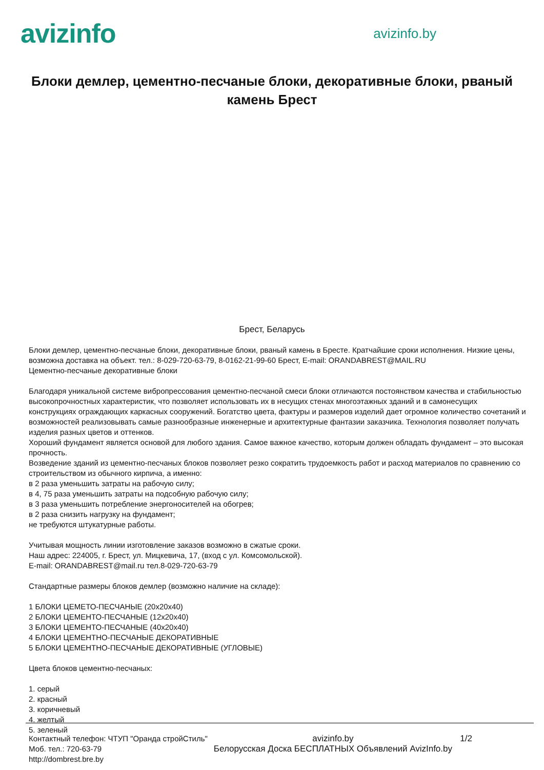avizinfo
avizinfo.by
Блоки демлер, цементно-песчаные блоки, декоративные блоки, рваный камень Брест
Брест, Беларусь
Блоки демлер, цементно-песчаные блоки, декоративные блоки, рваный камень в Бресте. Кратчайшие сроки исполнения. Низкие цены, возможна доставка на объект. тел.: 8-029-720-63-79, 8-0162-21-99-60 Брест, E-mail: ORANDABREST@MAIL.RU
Цементно-песчаные декоративные блоки
Благодаря уникальной системе вибропрессования цементно-песчаной смеси блоки отличаются постоянством качества и стабильностью высокопрочностных характеристик, что позволяет использовать их в несущих стенах многоэтажных зданий и в самонесущих конструкциях ограждающих каркасных сооружений. Богатство цвета, фактуры и размеров изделий дает огромное количество сочетаний и возможностей реализовывать самые разнообразные инженерные и архитектурные фантазии заказчика. Технология позволяет получать изделия разных цветов и оттенков.
Хороший фундамент является основой для любого здания. Самое важное качество, которым должен обладать фундамент – это высокая прочность.
Возведение зданий из цементно-песчаных блоков позволяет резко сократить трудоемкость работ и расход материалов по сравнению со строительством из обычного кирпича, а именно:
в 2 раза уменьшить затраты на рабочую силу;
в 4, 75 раза уменьшить затраты на подсобную рабочую силу;
в 3 раза уменьшить потребление энергоносителей на обогрев;
в 2 раза снизить нагрузку на фундамент;
не требуются штукатурные работы.
Учитывая мощность линии изготовление заказов возможно в сжатые сроки.
Наш адрес: 224005, г. Брест, ул. Мицкевича, 17, (вход с ул. Комсомольской).
E-mail: ORANDABREST@mail.ru тел.8-029-720-63-79
Стандартные размеры блоков демлер (возможно наличие на складе):
1 БЛОКИ ЦЕМЕТО-ПЕСЧАНЫЕ (20x20x40)
2 БЛОКИ ЦЕМЕНТО-ПЕСЧАНЫЕ (12x20x40)
3 БЛОКИ ЦЕМЕНТО-ПЕСЧАНЫЕ (40x20x40)
4 БЛОКИ ЦЕМЕНТНО-ПЕСЧАНЫЕ ДЕКОРАТИВНЫЕ
5 БЛОКИ ЦЕМЕНТНО-ПЕСЧАНЫЕ ДЕКОРАТИВНЫЕ (УГЛОВЫЕ)
Цвета блоков цементно-песчаных:
1. серый
2. красный
3. коричневый
4. желтый
5. зеленый
Контактный телефон: ЧТУП "Оранда стройСтиль"
Моб. тел.: 720-63-79
http://dombrest.bre.by
avizinfo.by
Белорусская Доска БЕСПЛАТНЫХ Объявлений AvizInfo.by
1/2